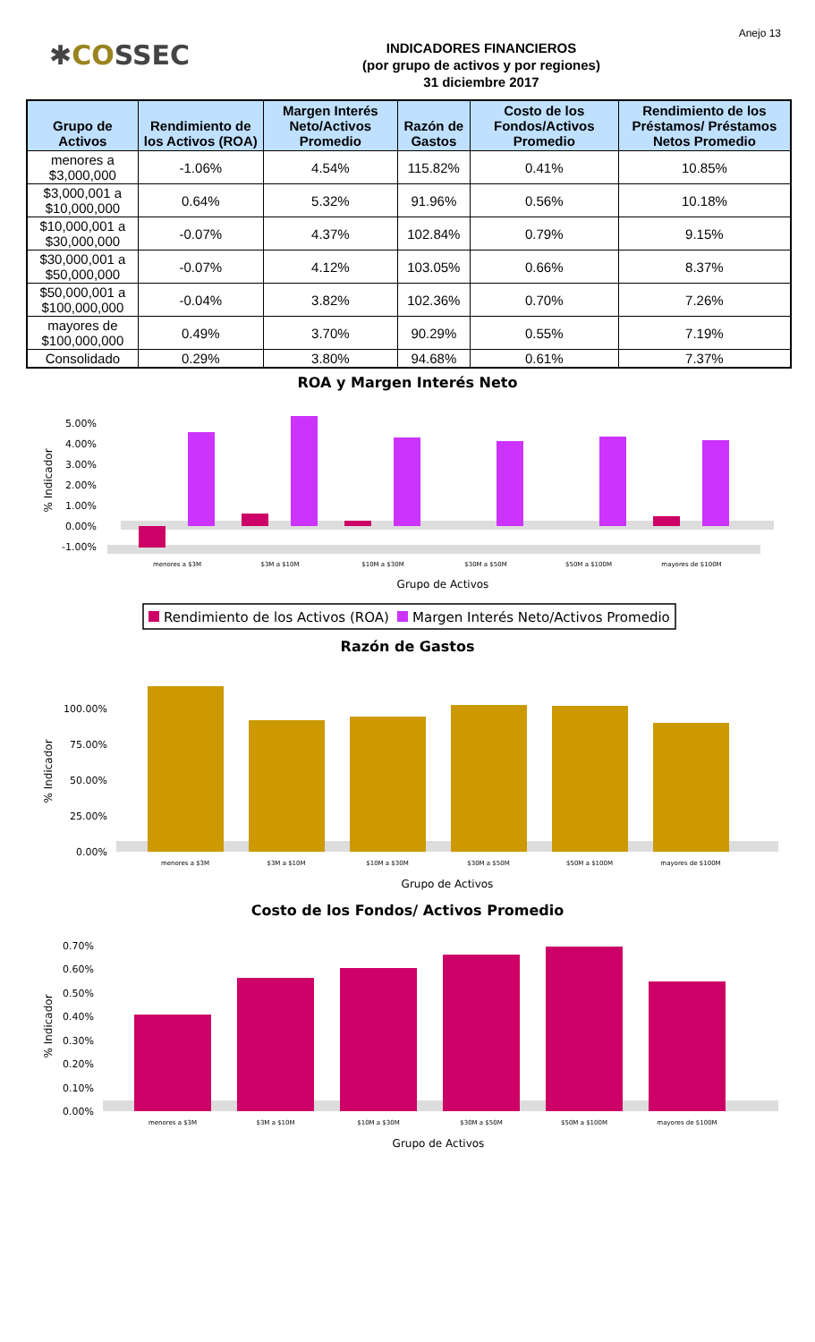Anejo 13
✱COSSEC
INDICADORES FINANCIEROS
(por grupo de activos y por regiones)
31 diciembre 2017
| Grupo de Activos | Rendimiento de los Activos (ROA) | Margen Interés Neto/Activos Promedio | Razón de Gastos | Costo de los Fondos/Activos Promedio | Rendimiento de los Préstamos/ Préstamos Netos Promedio |
| --- | --- | --- | --- | --- | --- |
| menores a $3,000,000 | -1.06% | 4.54% | 115.82% | 0.41% | 10.85% |
| $3,000,001 a $10,000,000 | 0.64% | 5.32% | 91.96% | 0.56% | 10.18% |
| $10,000,001 a $30,000,000 | -0.07% | 4.37% | 102.84% | 0.79% | 9.15% |
| $30,000,001 a $50,000,000 | -0.07% | 4.12% | 103.05% | 0.66% | 8.37% |
| $50,000,001 a $100,000,000 | -0.04% | 3.82% | 102.36% | 0.70% | 7.26% |
| mayores de $100,000,000 | 0.49% | 3.70% | 90.29% | 0.55% | 7.19% |
| Consolidado | 0.29% | 3.80% | 94.68% | 0.61% | 7.37% |
ROA y Margen Interés Neto
5.00%
4.00%
3.00%
2.00%
1.00%
0.00%
-1.00%
% Indicador
menores a $3M
$3M a $10M
$10M a $30M
$30M a $50M
$50M a $100M
mayores de $100M
Grupo de Activos
Rendimiento de los Activos (ROA)
Margen Interés Neto/Activos Promedio
Razón de Gastos
100.00%
75.00%
50.00%
25.00%
0.00%
% Indicador
menores a $3M
$3M a $10M
$10M a $30M
$30M a $50M
$50M a $100M
mayores de $100M
Grupo de Activos
Costo de los Fondos/ Activos Promedio
0.70%
0.60%
0.50%
0.40%
0.30%
0.20%
0.10%
0.00%
% Indicador
menores a $3M
$3M a $10M
$10M a $30M
$30M a $50M
$50M a $100M
mayores de $100M
Grupo de Activos